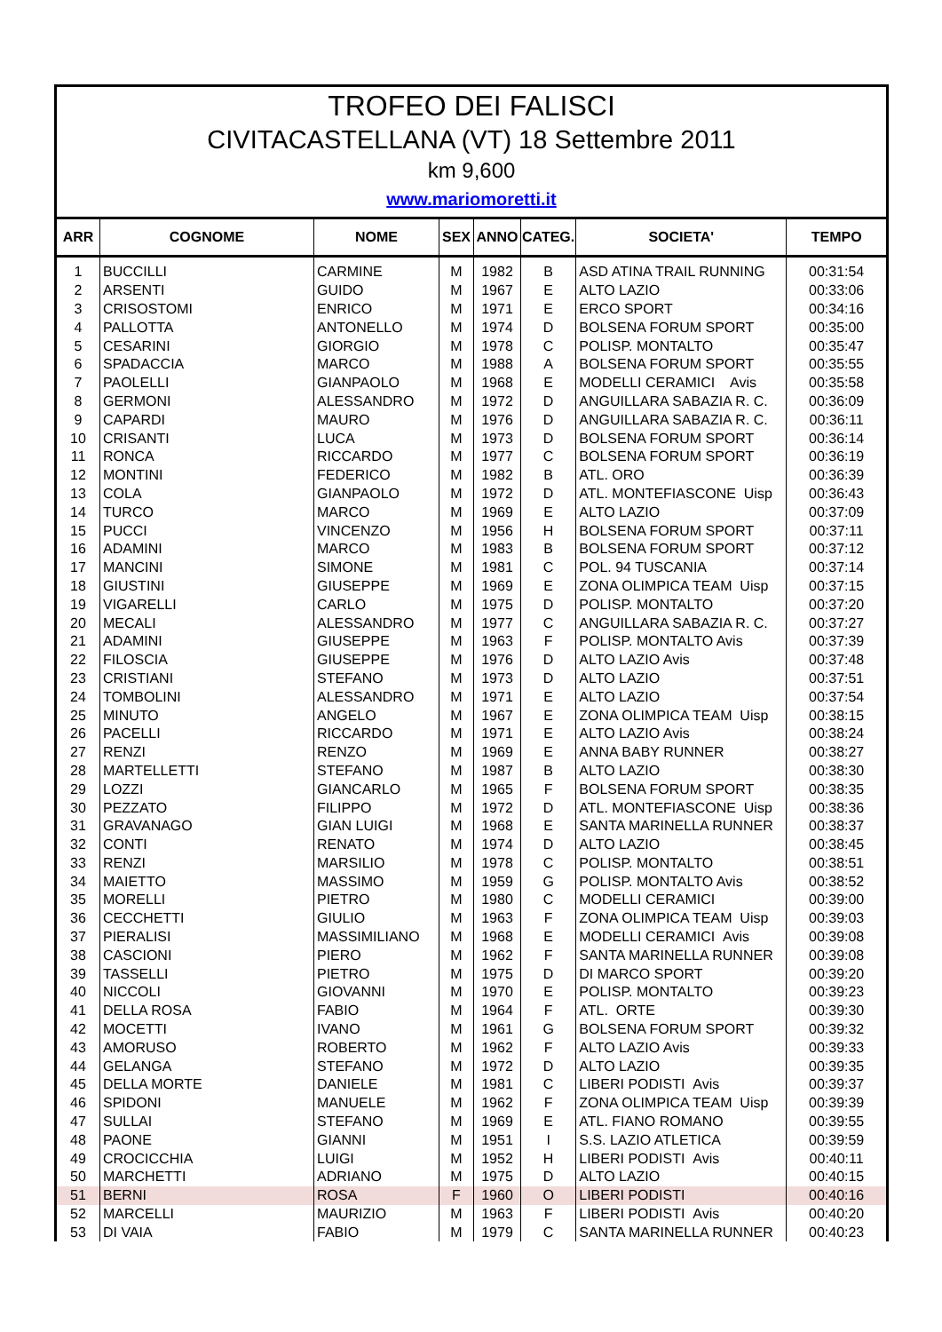TROFEO DEI FALISCI
CIVITACASTELLANA (VT) 18 Settembre 2011
km 9,600
www.mariomoretti.it
| ARR | COGNOME | NOME | SEX | ANNO | CATEG. | SOCIETA' | TEMPO |
| --- | --- | --- | --- | --- | --- | --- | --- |
| 1 | BUCCILLI | CARMINE | M | 1982 | B | ASD ATINA TRAIL RUNNING | 00:31:54 |
| 2 | ARSENTI | GUIDO | M | 1967 | E | ALTO LAZIO | 00:33:06 |
| 3 | CRISOSTOMI | ENRICO | M | 1971 | E | ERCO SPORT | 00:34:16 |
| 4 | PALLOTTA | ANTONELLO | M | 1974 | D | BOLSENA FORUM SPORT | 00:35:00 |
| 5 | CESARINI | GIORGIO | M | 1978 | C | POLISP. MONTALTO | 00:35:47 |
| 6 | SPADACCIA | MARCO | M | 1988 | A | BOLSENA FORUM SPORT | 00:35:55 |
| 7 | PAOLELLI | GIANPAOLO | M | 1968 | E | MODELLI CERAMICI Avis | 00:35:58 |
| 8 | GERMONI | ALESSANDRO | M | 1972 | D | ANGUILLARA SABAZIA R. C. | 00:36:09 |
| 9 | CAPARDI | MAURO | M | 1976 | D | ANGUILLARA SABAZIA R. C. | 00:36:11 |
| 10 | CRISANTI | LUCA | M | 1973 | D | BOLSENA FORUM SPORT | 00:36:14 |
| 11 | RONCA | RICCARDO | M | 1977 | C | BOLSENA FORUM SPORT | 00:36:19 |
| 12 | MONTINI | FEDERICO | M | 1982 | B | ATL. ORO | 00:36:39 |
| 13 | COLA | GIANPAOLO | M | 1972 | D | ATL. MONTEFIASCONE Uisp | 00:36:43 |
| 14 | TURCO | MARCO | M | 1969 | E | ALTO LAZIO | 00:37:09 |
| 15 | PUCCI | VINCENZO | M | 1956 | H | BOLSENA FORUM SPORT | 00:37:11 |
| 16 | ADAMINI | MARCO | M | 1983 | B | BOLSENA FORUM SPORT | 00:37:12 |
| 17 | MANCINI | SIMONE | M | 1981 | C | POL. 94 TUSCANIA | 00:37:14 |
| 18 | GIUSTINI | GIUSEPPE | M | 1969 | E | ZONA OLIMPICA TEAM Uisp | 00:37:15 |
| 19 | VIGARELLI | CARLO | M | 1975 | D | POLISP. MONTALTO | 00:37:20 |
| 20 | MECALI | ALESSANDRO | M | 1977 | C | ANGUILLARA SABAZIA R. C. | 00:37:27 |
| 21 | ADAMINI | GIUSEPPE | M | 1963 | F | POLISP. MONTALTO Avis | 00:37:39 |
| 22 | FILOSCIA | GIUSEPPE | M | 1976 | D | ALTO LAZIO Avis | 00:37:48 |
| 23 | CRISTIANI | STEFANO | M | 1973 | D | ALTO LAZIO | 00:37:51 |
| 24 | TOMBOLINI | ALESSANDRO | M | 1971 | E | ALTO LAZIO | 00:37:54 |
| 25 | MINUTO | ANGELO | M | 1967 | E | ZONA OLIMPICA TEAM Uisp | 00:38:15 |
| 26 | PACELLI | RICCARDO | M | 1971 | E | ALTO LAZIO Avis | 00:38:24 |
| 27 | RENZI | RENZO | M | 1969 | E | ANNA BABY RUNNER | 00:38:27 |
| 28 | MARTELLETTI | STEFANO | M | 1987 | B | ALTO LAZIO | 00:38:30 |
| 29 | LOZZI | GIANCARLO | M | 1965 | F | BOLSENA FORUM SPORT | 00:38:35 |
| 30 | PEZZATO | FILIPPO | M | 1972 | D | ATL. MONTEFIASCONE Uisp | 00:38:36 |
| 31 | GRAVANAGO | GIAN LUIGI | M | 1968 | E | SANTA MARINELLA RUNNER | 00:38:37 |
| 32 | CONTI | RENATO | M | 1974 | D | ALTO LAZIO | 00:38:45 |
| 33 | RENZI | MARSILIO | M | 1978 | C | POLISP. MONTALTO | 00:38:51 |
| 34 | MAIETTO | MASSIMO | M | 1959 | G | POLISP. MONTALTO Avis | 00:38:52 |
| 35 | MORELLI | PIETRO | M | 1980 | C | MODELLI CERAMICI | 00:39:00 |
| 36 | CECCHETTI | GIULIO | M | 1963 | F | ZONA OLIMPICA TEAM Uisp | 00:39:03 |
| 37 | PIERALISI | MASSIMILIANO | M | 1968 | E | MODELLI CERAMICI Avis | 00:39:08 |
| 38 | CASCIONI | PIERO | M | 1962 | F | SANTA MARINELLA RUNNER | 00:39:08 |
| 39 | TASSELLI | PIETRO | M | 1975 | D | DI MARCO SPORT | 00:39:20 |
| 40 | NICCOLI | GIOVANNI | M | 1970 | E | POLISP. MONTALTO | 00:39:23 |
| 41 | DELLA ROSA | FABIO | M | 1964 | F | ATL. ORTE | 00:39:30 |
| 42 | MOCETTI | IVANO | M | 1961 | G | BOLSENA FORUM SPORT | 00:39:32 |
| 43 | AMORUSO | ROBERTO | M | 1962 | F | ALTO LAZIO Avis | 00:39:33 |
| 44 | GELANGA | STEFANO | M | 1972 | D | ALTO LAZIO | 00:39:35 |
| 45 | DELLA MORTE | DANIELE | M | 1981 | C | LIBERI PODISTI Avis | 00:39:37 |
| 46 | SPIDONI | MANUELE | M | 1962 | F | ZONA OLIMPICA TEAM Uisp | 00:39:39 |
| 47 | SULLAI | STEFANO | M | 1969 | E | ATL. FIANO ROMANO | 00:39:55 |
| 48 | PAONE | GIANNI | M | 1951 | I | S.S. LAZIO ATLETICA | 00:39:59 |
| 49 | CROCICCHIA | LUIGI | M | 1952 | H | LIBERI PODISTI Avis | 00:40:11 |
| 50 | MARCHETTI | ADRIANO | M | 1975 | D | ALTO LAZIO | 00:40:15 |
| 51 | BERNI | ROSA | F | 1960 | O | LIBERI PODISTI | 00:40:16 |
| 52 | MARCELLI | MAURIZIO | M | 1963 | F | LIBERI PODISTI Avis | 00:40:20 |
| 53 | DI VAIA | FABIO | M | 1979 | C | SANTA MARINELLA RUNNER | 00:40:23 |